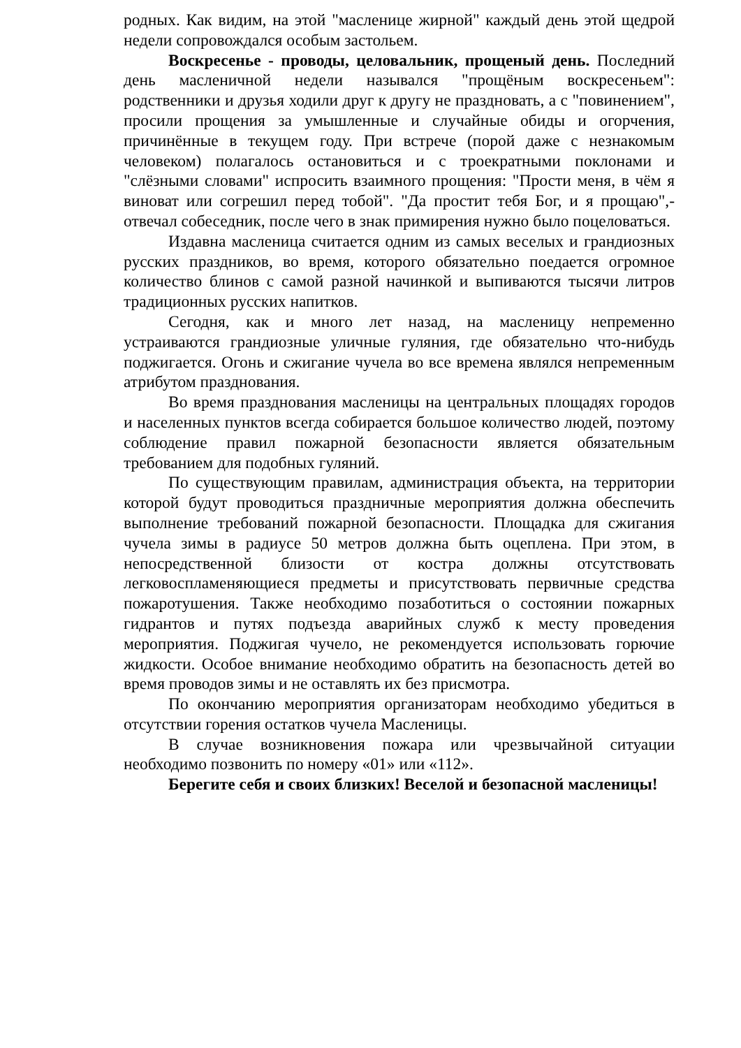родных. Как видим, на этой "масленице жирной" каждый день этой щедрой недели сопровождался особым застольем.
Воскресенье - проводы, целовальник, прощеный день. Последний день масленичной недели назывался "прощёным воскресеньем": родственники и друзья ходили друг к другу не праздновать, а с "повинением", просили прощения за умышленные и случайные обиды и огорчения, причинённые в текущем году. При встрече (порой даже с незнакомым человеком) полагалось остановиться и с троекратными поклонами и "слёзными словами" испросить взаимного прощения: "Прости меня, в чём я виноват или согрешил перед тобой". "Да простит тебя Бог, и я прощаю",- отвечал собеседник, после чего в знак примирения нужно было поцеловаться.
Издавна масленица считается одним из самых веселых и грандиозных русских праздников, во время, которого обязательно поедается огромное количество блинов с самой разной начинкой и выпиваются тысячи литров традиционных русских напитков.
Сегодня, как и много лет назад, на масленицу непременно устраиваются грандиозные уличные гуляния, где обязательно что-нибудь поджигается. Огонь и сжигание чучела во все времена являлся непременным атрибутом празднования.
Во время празднования масленицы на центральных площадях городов и населенных пунктов всегда собирается большое количество людей, поэтому соблюдение правил пожарной безопасности является обязательным требованием для подобных гуляний.
По существующим правилам, администрация объекта, на территории которой будут проводиться праздничные мероприятия должна обеспечить выполнение требований пожарной безопасности. Площадка для сжигания чучела зимы в радиусе 50 метров должна быть оцеплена. При этом, в непосредственной близости от костра должны отсутствовать легковоспламеняющиеся предметы и присутствовать первичные средства пожаротушения. Также необходимо позаботиться о состоянии пожарных гидрантов и путях подъезда аварийных служб к месту проведения мероприятия. Поджигая чучело, не рекомендуется использовать горючие жидкости. Особое внимание необходимо обратить на безопасность детей во время проводов зимы и не оставлять их без присмотра.
По окончанию мероприятия организаторам необходимо убедиться в отсутствии горения остатков чучела Масленицы.
В случае возникновения пожара или чрезвычайной ситуации необходимо позвонить по номеру «01» или «112».
Берегите себя и своих близких! Веселой и безопасной масленицы!